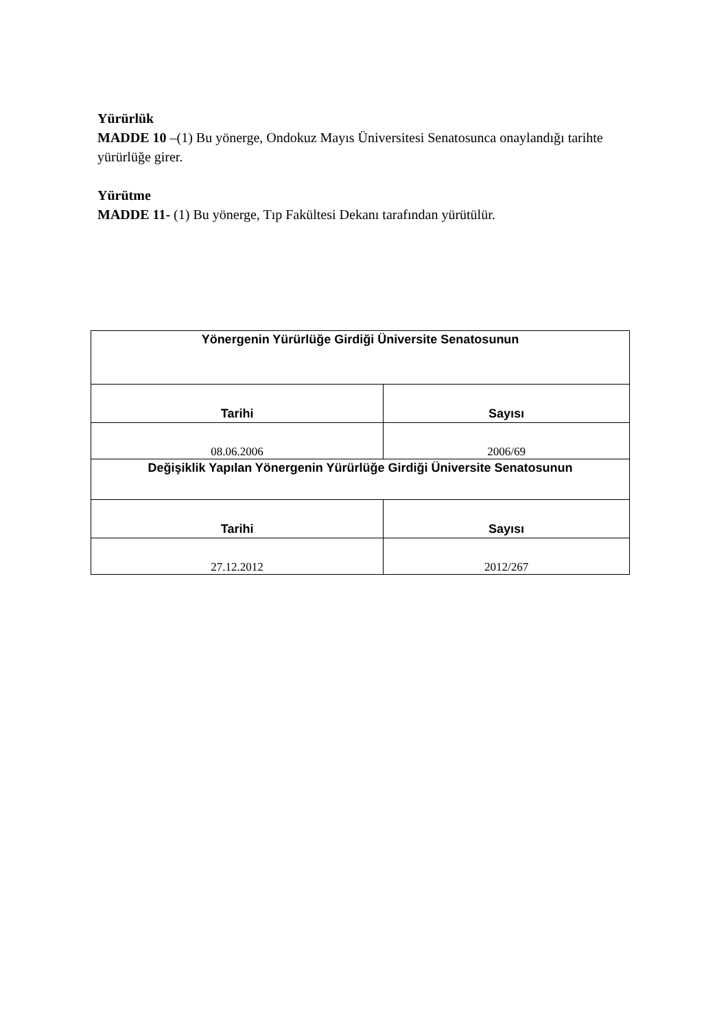Yürürlük
MADDE 10 –(1) Bu yönerge, Ondokuz Mayıs Üniversitesi Senatosunca onaylandığı tarihte yürürlüğe girer.
Yürütme
MADDE 11- (1) Bu yönerge, Tıp Fakültesi Dekanı tarafından yürütülür.
| Yönergenin Yürürlüğe Girdiği Üniversite Senatosunun | |
| --- | --- |
| Tarihi | Sayısı |
| 08.06.2006 | 2006/69 |
| Değişiklik Yapılan Yönergenin Yürürlüğe Girdiği Üniversite Senatosunun | |
| Tarihi | Sayısı |
| 27.12.2012 | 2012/267 |